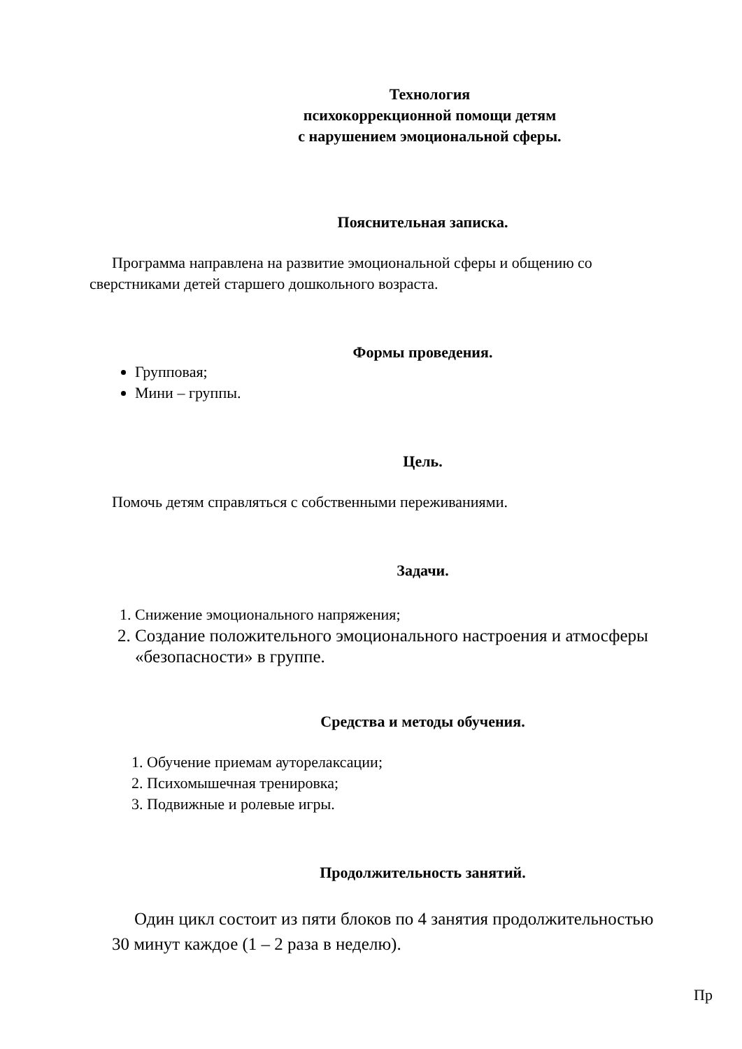Технология
психокоррекционной помощи детям
с нарушением эмоциональной сферы.
Пояснительная записка.
Программа направлена на развитие эмоциональной сферы и общению со сверстниками детей старшего дошкольного возраста.
Формы проведения.
Групповая;
Мини – группы.
Цель.
Помочь детям справляться с собственными переживаниями.
Задачи.
1. Снижение эмоционального напряжения;
2. Создание положительного эмоционального настроения и атмосферы «безопасности» в группе.
Средства и методы обучения.
1. Обучение приемам ауторелаксации;
2. Психомышечная тренировка;
3. Подвижные и ролевые игры.
Продолжительность занятий.
Один цикл состоит из пяти блоков по 4 занятия продолжительностью 30 минут каждое (1 – 2 раза в неделю).
Пр